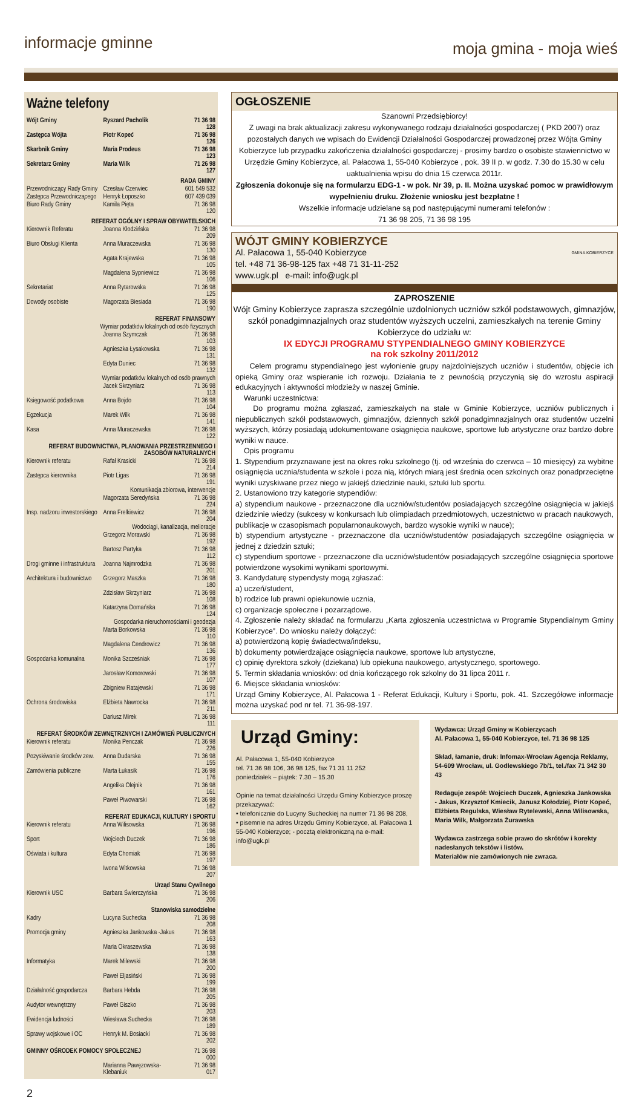informacje gminne moja gmina - moja wieś
Ważne telefony
| Wójt Gminy | Ryszard Pacholik | 71 36 98 128 |
| Zastępca Wójta | Piotr Kopeć | 71 36 98 126 |
| Skarbnik Gminy | Maria Prodeus | 71 36 98 123 |
| Sekretarz Gminy | Maria Wilk | 71 26 98 127 |
| RADA GMINY | | |
| Przewodniczący Rady Gminy | Czesław Czerwiec | 601 549 532 |
| Zastępca Przewodniczącego | Henryk Łoposzko | 607 439 039 |
| Biuro Rady Gminy | Kamila Pięta | 71 36 98 120 |
| REFERAT OGÓLNY I SPRAW OBYWATELSKICH | | |
| Kierownik Referatu | Joanna Kłodzińska | 71 36 98 209 |
| Biuro Obsługi Klienta | Anna Muraczewska | 71 36 98 130 |
| | Agata Krajewska | 71 36 98 105 |
| | Magdalena Sypniewicz | 71 36 98 106 |
| Sekretariat | Anna Rytarowska | 71 36 98 125 |
| Dowody osobiste | Magorzata Biesiada | 71 36 98 190 |
| REFERAT FINANSOWY | | |
| Wymiar podatków lokalnych od osób fizycznych | | |
| | Joanna Szymczak | 71 36 98 103 |
| | Agnieszka Łysakowska | 71 36 98 131 |
| | Edyta Duniec | 71 36 98 132 |
| Wymiar podatków lokalnych od osób prawnych | | |
| | Jacek Skrzyniarz | 71 36 98 113 |
| Księgowość podatkowa | Anna Bojdo | 71 36 98 104 |
| Egzekucja | Marek Wilk | 71 36 98 141 |
| Kasa | Anna Muraczewska | 71 36 98 122 |
| REFERAT BUDOWNICTWA, PLANOWANIA PRZESTRZENNEGO I ZASOBÓW NATURALNYCH | | |
| Kierownik referatu | Rafał Krasicki | 71 36 98 214 |
| Zastępca kierownika | Piotr Ligas | 71 36 98 191 |
| Komunikacja zbiorowa, interwencje | | |
| | Magorzata Seredyńska | 71 36 98 224 |
| Insp. nadzoru inwestorskiego | Anna Frelkiewicz | 71 36 98 204 |
| Wodociągi, kanalizacja, melioracje | | |
| | Grzegorz Morawski | 71 36 98 192 |
| | Bartosz Partyka | 71 36 98 112 |
| Drogi gminne i infrastruktura | Joanna Najmrodzka | 71 36 98 201 |
| Architektura i budownictwo | Grzegorz Maszka | 71 36 98 180 |
| | Zdzisław Skrzyniarz | 71 36 98 108 |
| | Katarzyna Domańska | 71 36 98 124 |
| Gospodarka nieruchomościami i geodezja | | |
| | Marta Borkowska | 71 36 98 110 |
| | Magdalena Cendrowicz | 71 36 98 136 |
| Gospodarka komunalna | Monika Szcześniak | 71 36 98 177 |
| | Jarosław Komorowski | 71 36 98 107 |
| | Zbigniew Ratajewski | 71 36 98 171 |
| Ochrona środowiska | Elżbieta Nawrocka | 71 36 98 211 |
| | Dariusz Mirek | 71 36 98 111 |
| REFERAT ŚRODKÓW ZEWNĘTRZNYCH I ZAMÓWIEŃ PUBLICZNYCH | | |
| Kierownik referatu | Monika Penczak | 71 36 98 226 |
| Pozyskiwanie środków zew. | Anna Dudarska | 71 36 98 155 |
| Zamówienia publiczne | Marta Łukasik | 71 36 98 176 |
| | Angelika Olejnik | 71 36 98 161 |
| | Paweł Piwowarski | 71 36 98 162 |
| REFERAT EDUKACJI, KULTURY I SPORTU | | |
| Kierownik referatu | Anna Wilisowska | 71 36 98 196 |
| Sport | Wojciech Duczek | 71 36 98 186 |
| Oświata i kultura | Edyta Chomiak | 71 36 98 197 |
| | Iwona Witkowska | 71 36 98 207 |
| Urząd Stanu Cywilnego | | |
| Kierownik USC | Barbara Świerczyńska | 71 36 98 206 |
| Stanowiska samodzielne | | |
| Kadry | Lucyna Suchecka | 71 36 98 208 |
| Promocja gminy | Agnieszka Jankowska -Jakus | 71 36 98 163 |
| | Maria Okraszewska | 71 36 98 138 |
| Informatyka | Marek Milewski | 71 36 98 200 |
| | Paweł Eljasiński | 71 36 98 199 |
| Działalność gospodarcza | Barbara Hebda | 71 36 98 205 |
| Audytor wewnętrzny | Paweł Giszko | 71 36 98 203 |
| Ewidencja ludności | Wiesława Suchecka | 71 36 98 189 |
| Sprawy wojskowe i OC | Henryk M. Bosiacki | 71 36 98 202 |
| GMINNY OŚRODEK POMOCY SPOŁECZNEJ | | 71 36 98 000 |
| | Marianna Pawęzowska-Klebaniuk | 71 36 98 017 |
OGŁOSZENIE
Szanowni Przedsiębiorcy!
Z uwagi na brak aktualizacji zakresu wykonywanego rodzaju działalności gospodarczej ( PKD 2007) oraz pozostałych danych we wpisach do Ewidencji Działalności Gospodarczej prowadzonej przez Wójta Gminy Kobierzyce lub przypadku zakończenia działalności gospodarczej - prosimy bardzo o osobiste stawiennictwo w Urzędzie Gminy Kobierzyce, al. Pałacowa 1, 55-040 Kobierzyce , pok. 39 II p. w godz. 7.30 do 15.30 w celu uaktualnienia wpisu do dnia 15 czerwca 2011r.
Zgłoszenia dokonuje się na formularzu EDG-1 - w pok. Nr 39, p. II. Można uzyskać pomoc w prawidłowym wypełnieniu druku. Złożenie wniosku jest bezpłatne !
Wszelkie informacje udzielane są pod następującymi numerami telefonów :
71 36 98 205, 71 36 98 195
WÓJT GMINY KOBIERZYCE
GMINA KOBIERZYCE
Al. Pałacowa 1, 55-040 Kobierzyce
tel. +48 71 36-98-125 fax +48 71 31-11-252
www.ugk.pl e-mail: info@ugk.pl
ZAPROSZENIE
Wójt Gminy Kobierzyce zaprasza szczególnie uzdolnionych uczniów szkół podstawowych, gimnazjów, szkół ponadgimnazjalnych oraz studentów wyższych uczelni, zamieszkałych na terenie Gminy Kobierzyce do udziału w:
IX EDYCJI PROGRAMU STYPENDIALNEGO GMINY KOBIERZYCE
na rok szkolny 2011/2012
Celem programu stypendialnego jest wyłonienie grupy najzdolniejszych uczniów i studentów, objęcie ich opieką Gminy oraz wspieranie ich rozwoju. Działania te z pewnością przyczynią się do wzrostu aspiracji edukacyjnych i aktywności młodzieży w naszej Gminie.
Warunki uczestnictwa:
Do programu można zgłaszać, zamieszkałych na stałe w Gminie Kobierzyce, uczniów publicznych i niepublicznych szkół podstawowych, gimnazjów, dziennych szkół ponadgimnazjalnych oraz studentów uczelni wyższych, którzy posiadają udokumentowane osiągnięcia naukowe, sportowe lub artystyczne oraz bardzo dobre wyniki w nauce.
Opis programu
1. Stypendium przyznawane jest na okres roku szkolnego (tj. od września do czerwca – 10 miesięcy) za wybitne osiągnięcia ucznia/studenta w szkole i poza nią, których miarą jest średnia ocen szkolnych oraz ponadprzeciętne wyniki uzyskiwane przez niego w jakiejś dziedzinie nauki, sztuki lub sportu.
2. Ustanowiono trzy kategorie stypendiów:
a) stypendium naukowe - przeznaczone dla uczniów/studentów posiadających szczególne osiągnięcia w jakiejś dziedzinie wiedzy (sukcesy w konkursach lub olimpiadach przedmiotowych, uczestnictwo w pracach naukowych, publikacje w czasopismach popularnonaukowych, bardzo wysokie wyniki w nauce);
b) stypendium artystyczne - przeznaczone dla uczniów/studentów posiadających szczególne osiągnięcia w jednej z dziedzin sztuki;
c) stypendium sportowe - przeznaczone dla uczniów/studentów posiadających szczególne osiągnięcia sportowe potwierdzone wysokimi wynikami sportowymi.
3. Kandydaturę stypendysty mogą zgłaszać:
a) uczeń/student,
b) rodzice lub prawni opiekunowie ucznia,
c) organizacje społeczne i pozarządowe.
4. Zgłoszenie należy składać na formularzu „Karta zgłoszenia uczestnictwa w Programie Stypendialnym Gminy Kobierzyce”. Do wniosku należy dołączyć:
a) potwierdzoną kopię świadectwa/indeksu,
b) dokumenty potwierdzające osiągnięcia naukowe, sportowe lub artystyczne,
c) opinię dyrektora szkoły (dziekana) lub opiekuna naukowego, artystycznego, sportowego.
5. Termin składania wniosków: od dnia kończącego rok szkolny do 31 lipca 2011 r.
6. Miejsce składania wniosków:
Urząd Gminy Kobierzyce, Al. Pałacowa 1 - Referat Edukacji, Kultury i Sportu, pok. 41. Szczegółowe informacje można uzyskać pod nr tel. 71 36-98-197.
Urząd Gminy:
Al. Pałacowa 1, 55-040 Kobierzyce
tel. 71 36 98 106, 36 98 125, fax 71 31 11 252
poniedziałek – piątek: 7.30 – 15.30
Opinie na temat działalności Urzędu Gminy Kobierzyce proszę przekazywać:
• telefonicznie do Lucyny Sucheckiej na numer 71 36 98 208,
• pisemnie na adres Urzędu Gminy Kobierzyce, al. Pałacowa 1 55-040 Kobierzyce; - pocztą elektroniczną na e-mail: info@ugk.pl
Wydawca: Urząd Gminy w Kobierzycach
Al. Pałacowa 1, 55-040 Kobierzyce, tel. 71 36 98 125
Skład, łamanie, druk: Infomax-Wrocław Agencja Reklamy, 54-609 Wrocław, ul. Godlewskiego 7b/1, tel./fax 71 342 30 43
Redaguje zespół: Wojciech Duczek, Agnieszka Jankowska - Jakus, Krzysztof Kmiecik, Janusz Kołodziej, Piotr Kopeć, Elżbieta Regulska, Wiesław Rytelewski, Anna Wilisowska, Maria Wilk, Małgorzata Żurawska
Wydawca zastrzega sobie prawo do skrótów i korekty nadesłanych tekstów i listów.
Materiałów nie zamówionych nie zwraca.
2